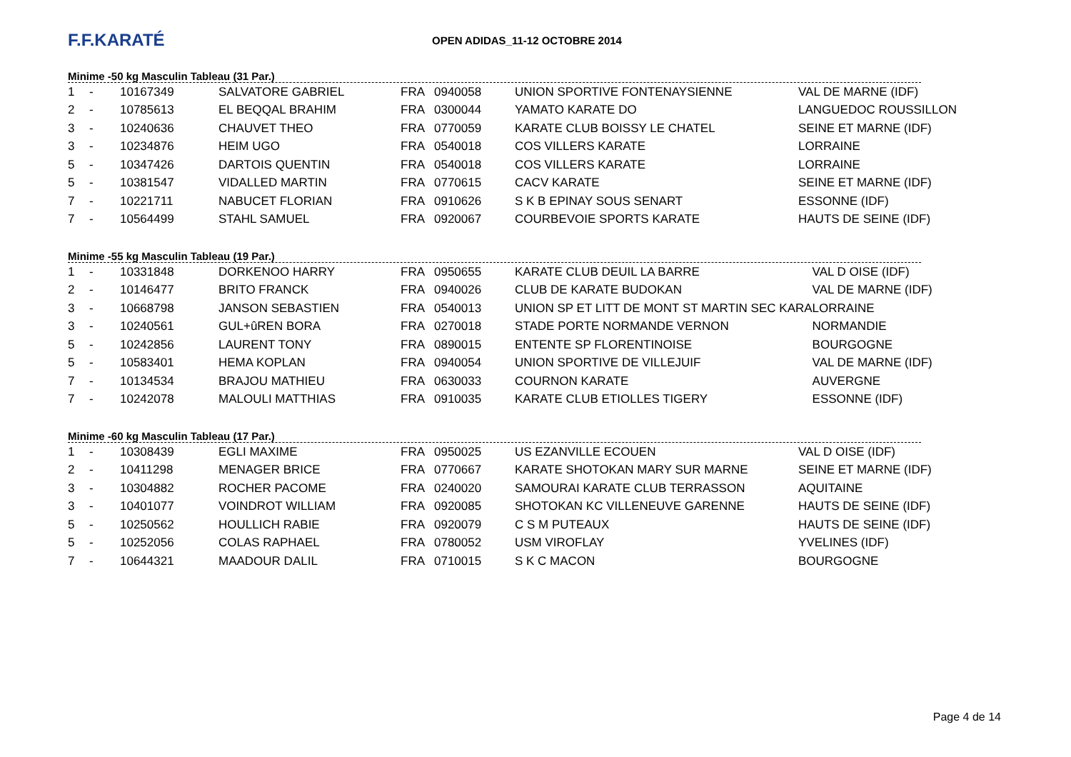F.F.KARATÉ
OPEN ADIDAS_11-12 OCTOBRE 2014
Minime -50 kg Masculin Tableau (31 Par.)
| 1 | - | 10167349 | SALVATORE GABRIEL | FRA | 0940058 | UNION SPORTIVE FONTENAYSIENNE | VAL DE MARNE (IDF) |
| 2 | - | 10785613 | EL BEQQAL BRAHIM | FRA | 0300044 | YAMATO KARATE DO | LANGUEDOC ROUSSILLON |
| 3 | - | 10240636 | CHAUVET THEO | FRA | 0770059 | KARATE CLUB BOISSY LE CHATEL | SEINE ET MARNE (IDF) |
| 3 | - | 10234876 | HEIM UGO | FRA | 0540018 | COS VILLERS KARATE | LORRAINE |
| 5 | - | 10347426 | DARTOIS QUENTIN | FRA | 0540018 | COS VILLERS KARATE | LORRAINE |
| 5 | - | 10381547 | VIDALLED MARTIN | FRA | 0770615 | CACV KARATE | SEINE ET MARNE (IDF) |
| 7 | - | 10221711 | NABUCET FLORIAN | FRA | 0910626 | S K B EPINAY SOUS SENART | ESSONNE (IDF) |
| 7 | - | 10564499 | STAHL SAMUEL | FRA | 0920067 | COURBEVOIE SPORTS KARATE | HAUTS DE SEINE (IDF) |
Minime -55 kg Masculin Tableau (19 Par.)
| 1 | - | 10331848 | DORKENOO HARRY | FRA | 0950655 | KARATE CLUB DEUIL LA BARRE | VAL D OISE (IDF) |
| 2 | - | 10146477 | BRITO FRANCK | FRA | 0940026 | CLUB DE KARATE BUDOKAN | VAL DE MARNE (IDF) |
| 3 | - | 10668798 | JANSON SEBASTIEN | FRA | 0540013 | UNION SP ET LITT DE MONT ST MARTIN SEC KARA | LORRAINE |
| 3 | - | 10240561 | GUL+ûREN BORA | FRA | 0270018 | STADE PORTE NORMANDE VERNON | NORMANDIE |
| 5 | - | 10242856 | LAURENT TONY | FRA | 0890015 | ENTENTE SP FLORENTINOISE | BOURGOGNE |
| 5 | - | 10583401 | HEMA KOPLAN | FRA | 0940054 | UNION SPORTIVE DE VILLEJUIF | VAL DE MARNE (IDF) |
| 7 | - | 10134534 | BRAJOU MATHIEU | FRA | 0630033 | COURNON KARATE | AUVERGNE |
| 7 | - | 10242078 | MALOULI MATTHIAS | FRA | 0910035 | KARATE CLUB ETIOLLES TIGERY | ESSONNE (IDF) |
Minime -60 kg Masculin Tableau (17 Par.)
| 1 | - | 10308439 | EGLI MAXIME | FRA | 0950025 | US EZANVILLE ECOUEN | VAL D OISE (IDF) |
| 2 | - | 10411298 | MENAGER BRICE | FRA | 0770667 | KARATE SHOTOKAN MARY SUR MARNE | SEINE ET MARNE (IDF) |
| 3 | - | 10304882 | ROCHER PACOME | FRA | 0240020 | SAMOURAI KARATE CLUB TERRASSON | AQUITAINE |
| 3 | - | 10401077 | VOINDROT WILLIAM | FRA | 0920085 | SHOTOKAN KC VILLENEUVE GARENNE | HAUTS DE SEINE (IDF) |
| 5 | - | 10250562 | HOULLICH RABIE | FRA | 0920079 | C S M PUTEAUX | HAUTS DE SEINE (IDF) |
| 5 | - | 10252056 | COLAS RAPHAEL | FRA | 0780052 | USM VIROFLAY | YVELINES (IDF) |
| 7 | - | 10644321 | MAADOUR DALIL | FRA | 0710015 | S K C MACON | BOURGOGNE |
Page 4 de 14